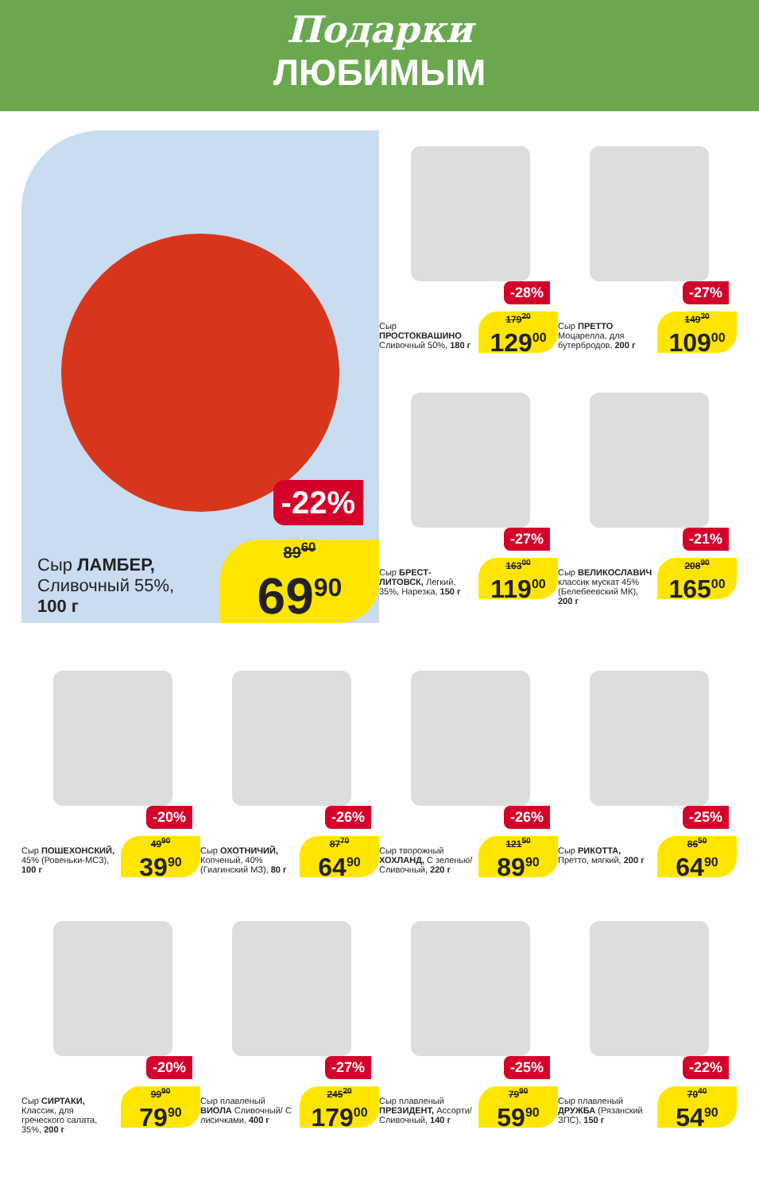Подарки
ЛЮБИМЫМ
-22%
Сыр ЛАМБЕР,
Сливочный 55%,
100 г
89<sup>60</sup>
69<sup>90</sup>
-28%
Сыр ПРОСТОКВАШИНО Сливочный 50%, 180 г
179<sup>20</sup>
129<sup>00</sup>
-27%
Сыр ПРЕТТО Моцарелла, для бутербродов, 200 г
149<sup>30</sup>
109<sup>00</sup>
-27%
Сыр БРЕСТ-ЛИТОВСК, Легкий, 35%, Нарезка, 150 г
163<sup>00</sup>
119<sup>00</sup>
-21%
Сыр ВЕЛИКОСЛАВИЧ классик мускат 45% (Белебеевский МК), 200 г
208<sup>90</sup>
165<sup>00</sup>
-20%
Сыр ПОШЕХОНСКИЙ, 45% (Ровеньки-МСЗ), 100 г
49<sup>90</sup>
39<sup>90</sup>
-26%
Сыр ОХОТНИЧИЙ, Копченый, 40% (Гиагинский МЗ), 80 г
87<sup>70</sup>
64<sup>90</sup>
-26%
Сыр творожный ХОХЛАНД, С зеленью/ Сливочный, 220 г
121<sup>50</sup>
89<sup>90</sup>
-25%
Сыр РИКОТТА, Претто, мягкий, 200 г
86<sup>50</sup>
64<sup>90</sup>
-20%
Сыр СИРТАКИ, Классик, для греческого салата, 35%, 200 г
99<sup>90</sup>
79<sup>90</sup>
-27%
Сыр плавленый ВИОЛА Сливочный/ С лисичками, 400 г
245<sup>20</sup>
179<sup>00</sup>
-25%
Сыр плавленый ПРЕЗИДЕНТ, Ассорти/ Сливочный, 140 г
79<sup>90</sup>
59<sup>90</sup>
-22%
Сыр плавленый ДРУЖБА (Рязанский ЗПС), 150 г
70<sup>40</sup>
54<sup>90</sup>